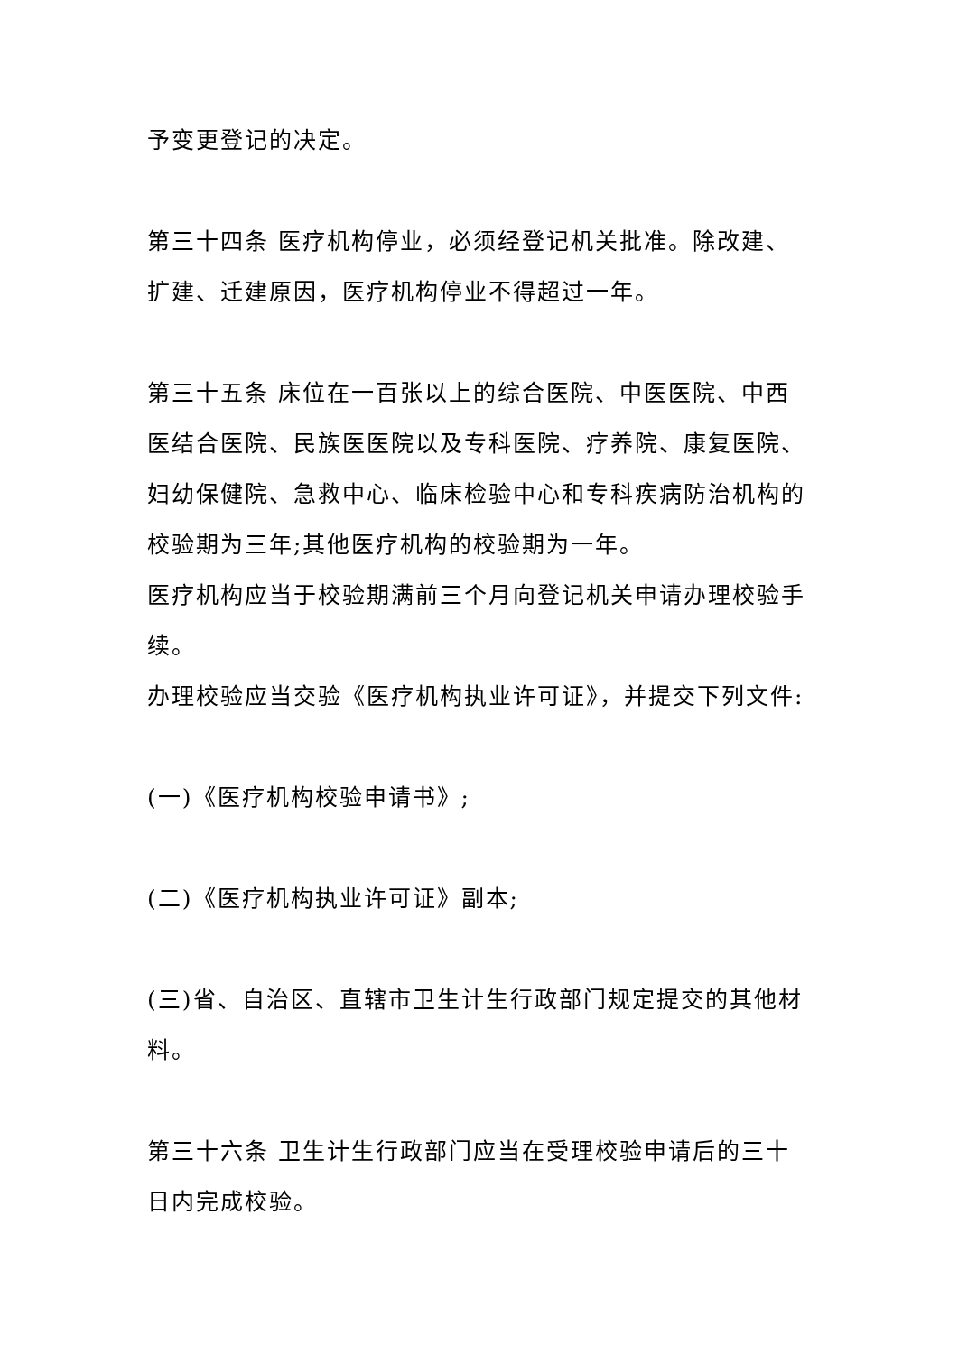予变更登记的决定。
第三十四条 医疗机构停业，必须经登记机关批准。除改建、扩建、迁建原因，医疗机构停业不得超过一年。
第三十五条 床位在一百张以上的综合医院、中医医院、中西医结合医院、民族医医院以及专科医院、疗养院、康复医院、妇幼保健院、急救中心、临床检验中心和专科疾病防治机构的校验期为三年;其他医疗机构的校验期为一年。
医疗机构应当于校验期满前三个月向登记机关申请办理校验手续。
办理校验应当交验《医疗机构执业许可证》，并提交下列文件:
(一)《医疗机构校验申请书》;
(二)《医疗机构执业许可证》副本;
(三)省、自治区、直辖市卫生计生行政部门规定提交的其他材料。
第三十六条 卫生计生行政部门应当在受理校验申请后的三十日内完成校验。